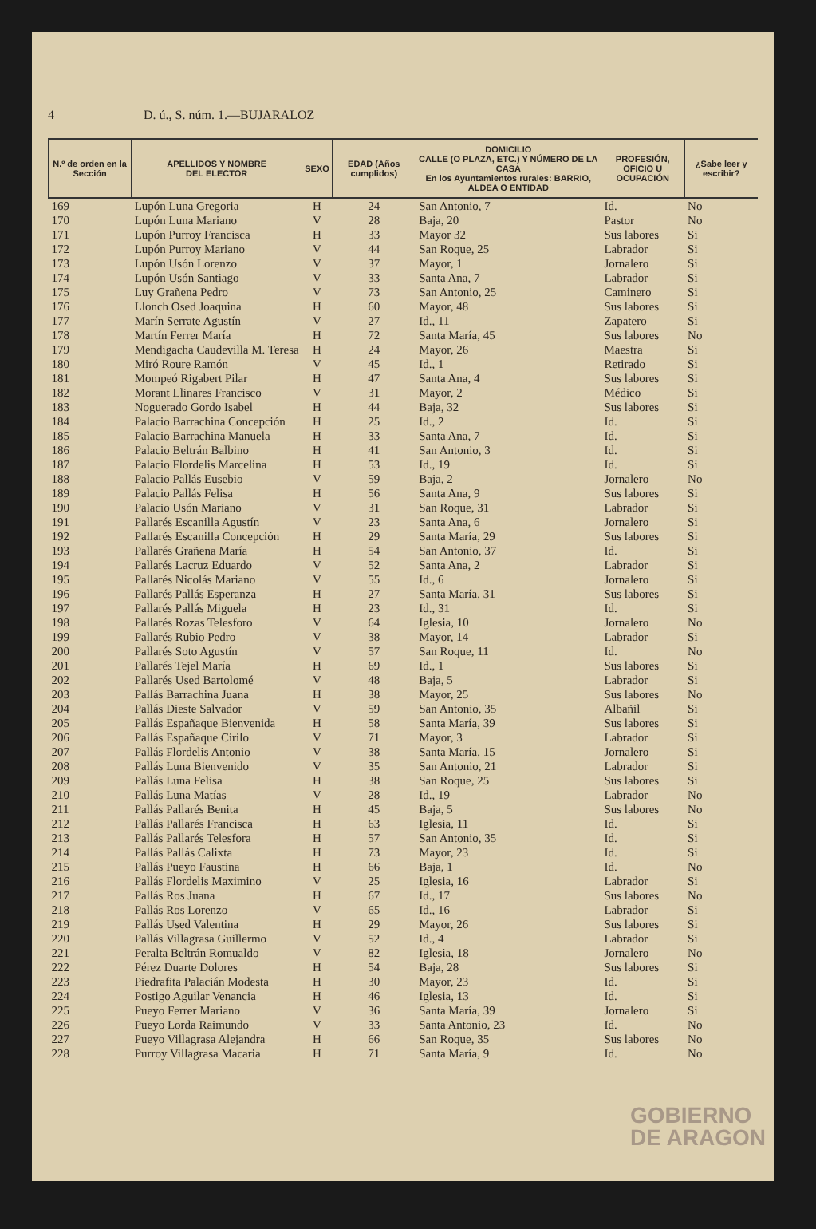4 D. ú., S. núm. 1.—BUJARALOZ
| N.º de orden en la Sección | APELLIDOS Y NOMBRE DEL ELECTOR | SEXO | EDAD (Años cumplidos) | DOMICILIO CALLE (O PLAZA, ETC.) Y NÚMERO DE LA CASA En los Ayuntamientos rurales: BARRIO, ALDEA O ENTIDAD | PROFESIÓN, OFICIO U OCUPACIÓN | ¿Sabe leer y escribir? |
| --- | --- | --- | --- | --- | --- | --- |
| 169 | Lupón Luna Gregoria | H | 24 | San Antonio, 7 | Id. | No |
| 170 | Lupón Luna Mariano | V | 28 | Baja, 20 | Pastor | No |
| 171 | Lupón Purroy Francisca | H | 33 | Mayor 32 | Sus labores | Si |
| 172 | Lupón Purroy Mariano | V | 44 | San Roque, 25 | Labrador | Si |
| 173 | Lupón Usón Lorenzo | V | 37 | Mayor, 1 | Jornalero | Si |
| 174 | Lupón Usón Santiago | V | 33 | Santa Ana, 7 | Labrador | Si |
| 175 | Luy Grañena Pedro | V | 73 | San Antonio, 25 | Caminero | Si |
| 176 | Llonch Osed Joaquina | H | 60 | Mayor, 48 | Sus labores | Si |
| 177 | Marín Serrate Agustín | V | 27 | Id., 11 | Zapatero | Si |
| 178 | Martín Ferrer María | H | 72 | Santa María, 45 | Sus labores | No |
| 179 | Mendigacha Caudevilla M. Teresa | H | 24 | Mayor, 26 | Maestra | Si |
| 180 | Miró Roure Ramón | V | 45 | Id., 1 | Retirado | Si |
| 181 | Mompeó Rigabert Pilar | H | 47 | Santa Ana, 4 | Sus labores | Si |
| 182 | Morant Llinares Francisco | V | 31 | Mayor, 2 | Médico | Si |
| 183 | Noguerado Gordo Isabel | H | 44 | Baja, 32 | Sus labores | Si |
| 184 | Palacio Barrachina Concepción | H | 25 | Id., 2 | Id. | Si |
| 185 | Palacio Barrachina Manuela | H | 33 | Santa Ana, 7 | Id. | Si |
| 186 | Palacio Beltrán Balbino | H | 41 | San Antonio, 3 | Id. | Si |
| 187 | Palacio Flordelis Marcelina | H | 53 | Id., 19 | Id. | Si |
| 188 | Palacio Pallás Eusebio | V | 59 | Baja, 2 | Jornalero | No |
| 189 | Palacio Pallás Felisa | H | 56 | Santa Ana, 9 | Sus labores | Si |
| 190 | Palacio Usón Mariano | V | 31 | San Roque, 31 | Labrador | Si |
| 191 | Pallarés Escanilla Agustín | V | 23 | Santa Ana, 6 | Jornalero | Si |
| 192 | Pallarés Escanilla Concepción | H | 29 | Santa María, 29 | Sus labores | Si |
| 193 | Pallarés Grañena María | H | 54 | San Antonio, 37 | Id. | Si |
| 194 | Pallarés Lacruz Eduardo | V | 52 | Santa Ana, 2 | Labrador | Si |
| 195 | Pallarés Nicolás Mariano | V | 55 | Id., 6 | Jornalero | Si |
| 196 | Pallarés Pallás Esperanza | H | 27 | Santa María, 31 | Sus labores | Si |
| 197 | Pallarés Pallás Miguela | H | 23 | Id., 31 | Id. | Si |
| 198 | Pallarés Rozas Telesforo | V | 64 | Iglesia, 10 | Jornalero | No |
| 199 | Pallarés Rubio Pedro | V | 38 | Mayor, 14 | Labrador | Si |
| 200 | Pallarés Soto Agustín | V | 57 | San Roque, 11 | Id. | No |
| 201 | Pallarés Tejel María | H | 69 | Id., 1 | Sus labores | Si |
| 202 | Pallarés Used Bartolomé | V | 48 | Baja, 5 | Labrador | Si |
| 203 | Pallás Barrachina Juana | H | 38 | Mayor, 25 | Sus labores | No |
| 204 | Pallás Dieste Salvador | V | 59 | San Antonio, 35 | Albañil | Si |
| 205 | Pallás Españaque Bienvenida | H | 58 | Santa María, 39 | Sus labores | Si |
| 206 | Pallás Españaque Cirilo | V | 71 | Mayor, 3 | Labrador | Si |
| 207 | Pallás Flordelis Antonio | V | 38 | Santa María, 15 | Jornalero | Si |
| 208 | Pallás Luna Bienvenido | V | 35 | San Antonio, 21 | Labrador | Si |
| 209 | Pallás Luna Felisa | H | 38 | San Roque, 25 | Sus labores | Si |
| 210 | Pallás Luna Matías | V | 28 | Id., 19 | Labrador | No |
| 211 | Pallás Pallarés Benita | H | 45 | Baja, 5 | Sus labores | No |
| 212 | Pallás Pallarés Francisca | H | 63 | Iglesia, 11 | Id. | Si |
| 213 | Pallás Pallarés Telesfora | H | 57 | San Antonio, 35 | Id. | Si |
| 214 | Pallás Pallás Calixta | H | 73 | Mayor, 23 | Id. | Si |
| 215 | Pallás Pueyo Faustina | H | 66 | Baja, 1 | Id. | No |
| 216 | Pallás Flordelis Maximino | V | 25 | Iglesia, 16 | Labrador | Si |
| 217 | Pallás Ros Juana | H | 67 | Id., 17 | Sus labores | No |
| 218 | Pallás Ros Lorenzo | V | 65 | Id., 16 | Labrador | Si |
| 219 | Pallás Used Valentina | H | 29 | Mayor, 26 | Sus labores | Si |
| 220 | Pallás Villagrasa Guillermo | V | 52 | Id., 4 | Labrador | Si |
| 221 | Peralta Beltrán Romualdo | V | 82 | Iglesia, 18 | Jornalero | No |
| 222 | Pérez Duarte Dolores | H | 54 | Baja, 28 | Sus labores | Si |
| 223 | Piedrafita Palacián Modesta | H | 30 | Mayor, 23 | Id. | Si |
| 224 | Postigo Aguilar Venancia | H | 46 | Iglesia, 13 | Id. | Si |
| 225 | Pueyo Ferrer Mariano | V | 36 | Santa María, 39 | Jornalero | Si |
| 226 | Pueyo Lorda Raimundo | V | 33 | Santa Antonio, 23 | Id. | No |
| 227 | Pueyo Villagrasa Alejandra | H | 66 | San Roque, 35 | Sus labores | No |
| 228 | Purroy Villagrasa Macaria | H | 71 | Santa María, 9 | Id. | No |
GOBIERNO
DE ARAGON